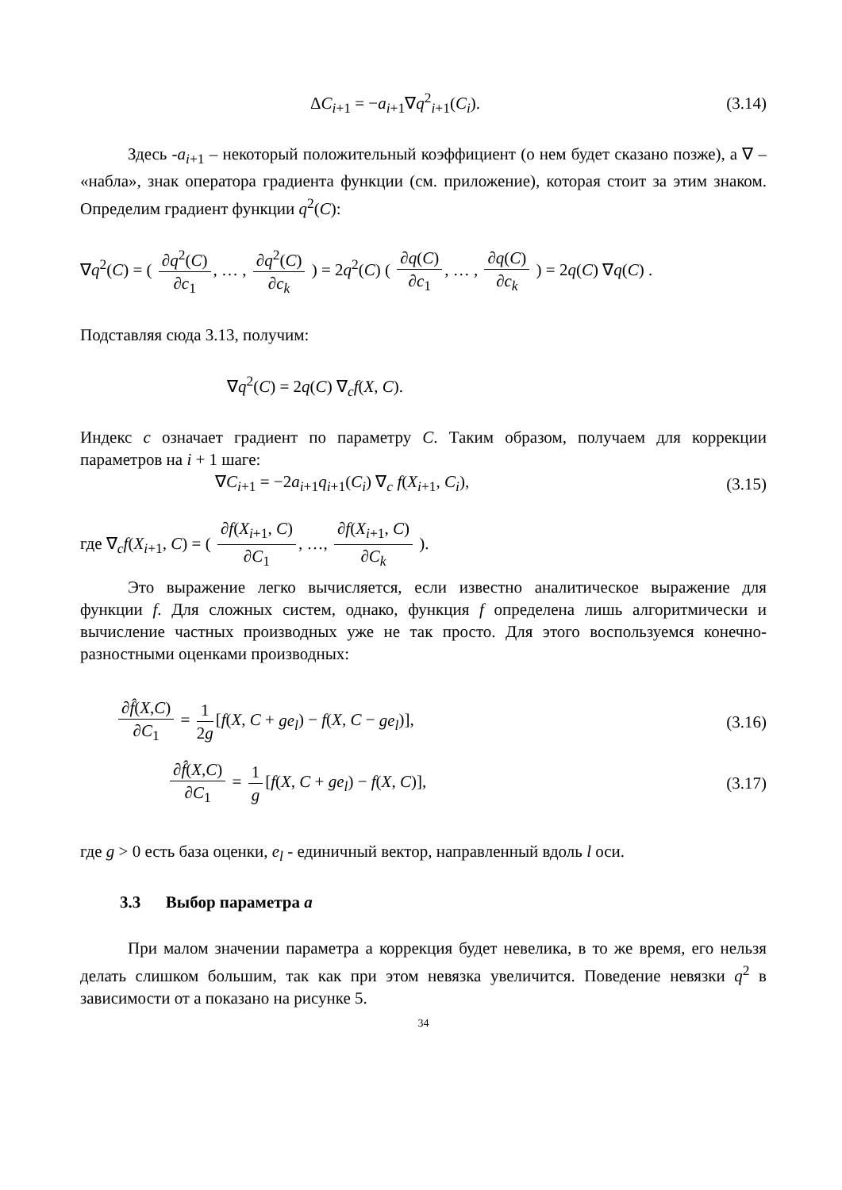ΔC<sub>i+1</sub> = −a<sub>i+1</sub>∇q<sup>2</sup><sub>i+1</sub>(C<sub>i</sub>). (3.14)
Здесь -a<sub>i+1</sub> – некоторый положительный коэффициент (о нем будет сказано позже), а ∇ – «набла», знак оператора градиента функции (см. приложение), которая стоит за этим знаком. Определим градиент функции q<sup>2</sup>(C):
∇q<sup>2</sup>(C) = ( ∂q<sup>2</sup>(C) ∂c<sub>1</sub>, … , ∂q<sup>2</sup>(C) ∂c<sub>k</sub> ) = 2q<sup>2</sup>(C) ( ∂q(C) ∂c<sub>1</sub>, … , ∂q(C) ∂c<sub>k</sub> ) = 2q(C) ∇q(C) .
Подставляя сюда 3.13, получим:
∇q<sup>2</sup>(C) = 2q(C) ∇<sub>c</sub>f(X, C).
Индекс c означает градиент по параметру C. Таким образом, получаем для коррекции параметров на i + 1 шаге:
∇C<sub>i+1</sub> = −2a<sub>i+1</sub>q<sub>i+1</sub>(C<sub>i</sub>) ∇<sub>c</sub> f(X<sub>i+1</sub>, C<sub>i</sub>), (3.15)
где ∇<sub>c</sub>f(X<sub>i+1</sub>, C) = ( ∂f(X<sub>i+1</sub>, C) ∂C<sub>1</sub>, …, ∂f(X<sub>i+1</sub>, C) ∂C<sub>k</sub> ).
Это выражение легко вычисляется, если известно аналитическое выражение для функции f. Для сложных систем, однако, функция f определена лишь алгоритмически и вычисление частных производных уже не так просто. Для этого воспользуемся конечно-разностными оценками производных:
∂f̂(X,C) ∂C<sub>1</sub> = 1 2g [f(X, C + ge<sub>l</sub>) − f(X, C − ge<sub>l</sub>)], (3.16)
∂f̂(X,C) ∂C<sub>1</sub> = 1 g [f(X, C + ge<sub>l</sub>) − f(X, C)], (3.17)
где g > 0 есть база оценки, e<sub>l</sub> - единичный вектор, направленный вдоль l оси.
3.3 Выбор параметра a
При малом значении параметра а коррекция будет невелика, в то же время, его нельзя делать слишком большим, так как при этом невязка увеличится. Поведение невязки q<sup>2</sup> в зависимости от а показано на рисунке 5.
34